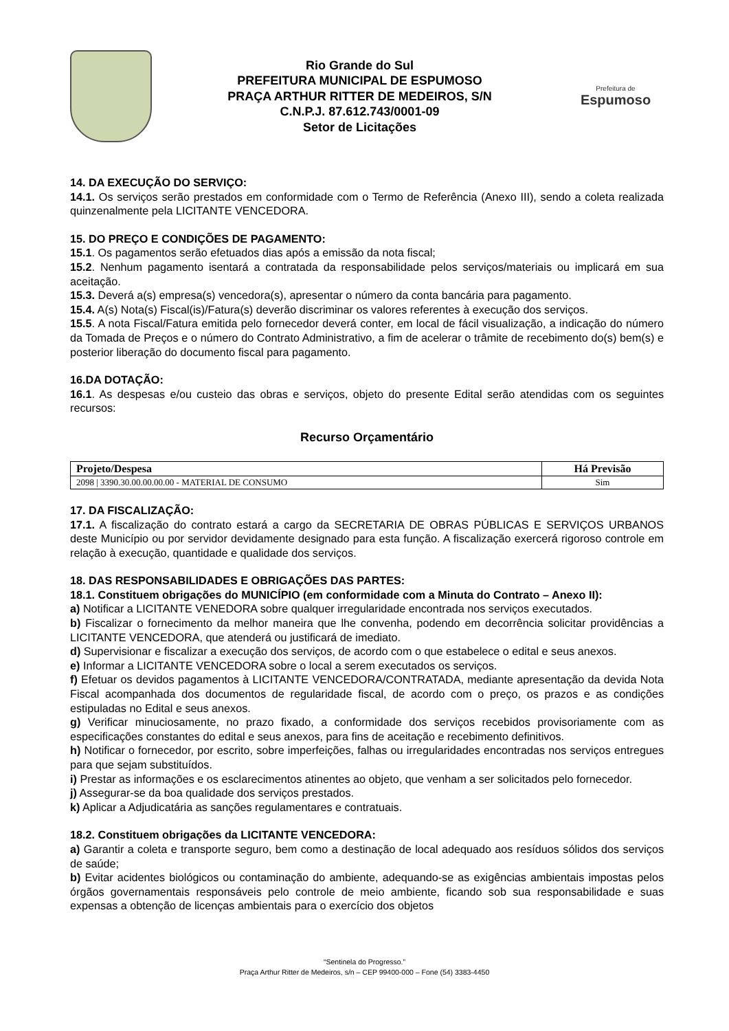Rio Grande do Sul
PREFEITURA MUNICIPAL DE ESPUMOSO
PRAÇA ARTHUR RITTER DE MEDEIROS, S/N
C.N.P.J. 87.612.743/0001-09
Setor de Licitações
Prefeitura de
Espumoso
14. DA EXECUÇÃO DO SERVIÇO:
14.1. Os serviços serão prestados em conformidade com o Termo de Referência (Anexo III), sendo a coleta realizada quinzenalmente pela LICITANTE VENCEDORA.
15. DO PREÇO E CONDIÇÕES DE PAGAMENTO:
15.1. Os pagamentos serão efetuados dias após a emissão da nota fiscal;
15.2. Nenhum pagamento isentará a contratada da responsabilidade pelos serviços/materiais ou implicará em sua aceitação.
15.3. Deverá a(s) empresa(s) vencedora(s), apresentar o número da conta bancária para pagamento.
15.4. A(s) Nota(s) Fiscal(is)/Fatura(s) deverão discriminar os valores referentes à execução dos serviços.
15.5. A nota Fiscal/Fatura emitida pelo fornecedor deverá conter, em local de fácil visualização, a indicação do número da Tomada de Preços e o número do Contrato Administrativo, a fim de acelerar o trâmite de recebimento do(s) bem(s) e posterior liberação do documento fiscal para pagamento.
16.DA DOTAÇÃO:
16.1. As despesas e/ou custeio das obras e serviços, objeto do presente Edital serão atendidas com os seguintes recursos:
Recurso Orçamentário
| Projeto/Despesa | Há Previsão |
| --- | --- |
| 2098 / 3390.30.00.00.00.00 - MATERIAL DE CONSUMO | Sim |
17. DA FISCALIZAÇÃO:
17.1. A fiscalização do contrato estará a cargo da SECRETARIA DE OBRAS PÚBLICAS E SERVIÇOS URBANOS deste Município ou por servidor devidamente designado para esta função. A fiscalização exercerá rigoroso controle em relação à execução, quantidade e qualidade dos serviços.
18. DAS RESPONSABILIDADES E OBRIGAÇÕES DAS PARTES:
18.1. Constituem obrigações do MUNICÍPIO (em conformidade com a Minuta do Contrato – Anexo II):
a) Notificar a LICITANTE VENEDORA sobre qualquer irregularidade encontrada nos serviços executados.
b) Fiscalizar o fornecimento da melhor maneira que lhe convenha, podendo em decorrência solicitar providências a LICITANTE VENCEDORA, que atenderá ou justificará de imediato.
d) Supervisionar e fiscalizar a execução dos serviços, de acordo com o que estabelece o edital e seus anexos.
e) Informar a LICITANTE VENCEDORA sobre o local a serem executados os serviços.
f) Efetuar os devidos pagamentos à LICITANTE VENCEDORA/CONTRATADA, mediante apresentação da devida Nota Fiscal acompanhada dos documentos de regularidade fiscal, de acordo com o preço, os prazos e as condições estipuladas no Edital e seus anexos.
g) Verificar minuciosamente, no prazo fixado, a conformidade dos serviços recebidos provisoriamente com as especificações constantes do edital e seus anexos, para fins de aceitação e recebimento definitivos.
h) Notificar o fornecedor, por escrito, sobre imperfeições, falhas ou irregularidades encontradas nos serviços entregues para que sejam substituídos.
i) Prestar as informações e os esclarecimentos atinentes ao objeto, que venham a ser solicitados pelo fornecedor.
j) Assegurar-se da boa qualidade dos serviços prestados.
k) Aplicar a Adjudicatária as sanções regulamentares e contratuais.
18.2. Constituem obrigações da LICITANTE VENCEDORA:
a) Garantir a coleta e transporte seguro, bem como a destinação de local adequado aos resíduos sólidos dos serviços de saúde;
b) Evitar acidentes biológicos ou contaminação do ambiente, adequando-se as exigências ambientais impostas pelos órgãos governamentais responsáveis pelo controle de meio ambiente, ficando sob sua responsabilidade e suas expensas a obtenção de licenças ambientais para o exercício dos objetos
“Sentinela do Progresso.”
Praça Arthur Ritter de Medeiros, s/n – CEP 99400-000 – Fone (54) 3383-4450